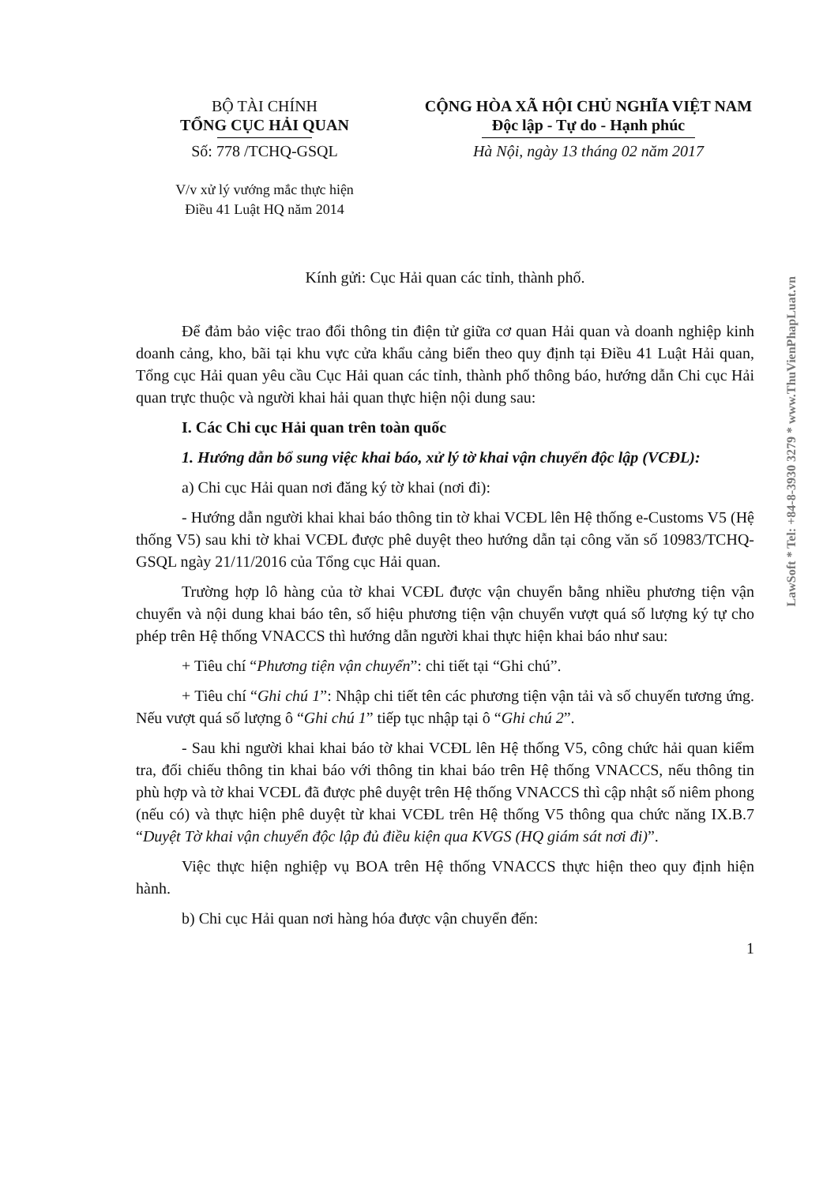BỘ TÀI CHÍNH
TỔNG CỤC HẢI QUAN
Số: 778 /TCHQ-GSQL
V/v xử lý vướng mắc thực hiện
Điều 41 Luật HQ năm 2014
CỘNG HÒA XÃ HỘI CHỦ NGHĨA VIỆT NAM
Độc lập - Tự do - Hạnh phúc
Hà Nội, ngày 13 tháng 02 năm 2017
Kính gửi: Cục Hải quan các tỉnh, thành phố.
Để đảm bảo việc trao đổi thông tin điện tử giữa cơ quan Hải quan và doanh nghiệp kinh doanh cảng, kho, bãi tại khu vực cửa khẩu cảng biển theo quy định tại Điều 41 Luật Hải quan, Tổng cục Hải quan yêu cầu Cục Hải quan các tỉnh, thành phố thông báo, hướng dẫn Chi cục Hải quan trực thuộc và người khai hải quan thực hiện nội dung sau:
I. Các Chi cục Hải quan trên toàn quốc
1. Hướng dẫn bổ sung việc khai báo, xử lý tờ khai vận chuyển độc lập (VCĐL):
a) Chi cục Hải quan nơi đăng ký tờ khai (nơi đi):
- Hướng dẫn người khai khai báo thông tin tờ khai VCĐL lên Hệ thống e-Customs V5 (Hệ thống V5) sau khi tờ khai VCĐL được phê duyệt theo hướng dẫn tại công văn số 10983/TCHQ-GSQL ngày 21/11/2016 của Tổng cục Hải quan.
Trường hợp lô hàng của tờ khai VCĐL được vận chuyển bằng nhiều phương tiện vận chuyển và nội dung khai báo tên, số hiệu phương tiện vận chuyển vượt quá số lượng ký tự cho phép trên Hệ thống VNACCS thì hướng dẫn người khai thực hiện khai báo như sau:
+ Tiêu chí “Phương tiện vận chuyển”: chi tiết tại “Ghi chú”.
+ Tiêu chí “Ghi chú 1”: Nhập chi tiết tên các phương tiện vận tải và số chuyến tương ứng. Nếu vượt quá số lượng ô “Ghi chú 1” tiếp tục nhập tại ô “Ghi chú 2”.
- Sau khi người khai khai báo tờ khai VCĐL lên Hệ thống V5, công chức hải quan kiểm tra, đối chiếu thông tin khai báo với thông tin khai báo trên Hệ thống VNACCS, nếu thông tin phù hợp và tờ khai VCĐL đã được phê duyệt trên Hệ thống VNACCS thì cập nhật số niêm phong (nếu có) và thực hiện phê duyệt từ khai VCĐL trên Hệ thống V5 thông qua chức năng IX.B.7 “Duyệt Tờ khai vận chuyển độc lập đủ điều kiện qua KVGS (HQ giám sát nơi đi)”.
Việc thực hiện nghiệp vụ BOA trên Hệ thống VNACCS thực hiện theo quy định hiện hành.
b) Chi cục Hải quan nơi hàng hóa được vận chuyển đến:
1
LawSoft * Tel: +84-8-3930 3279 * www.ThuVienPhapLuat.vn